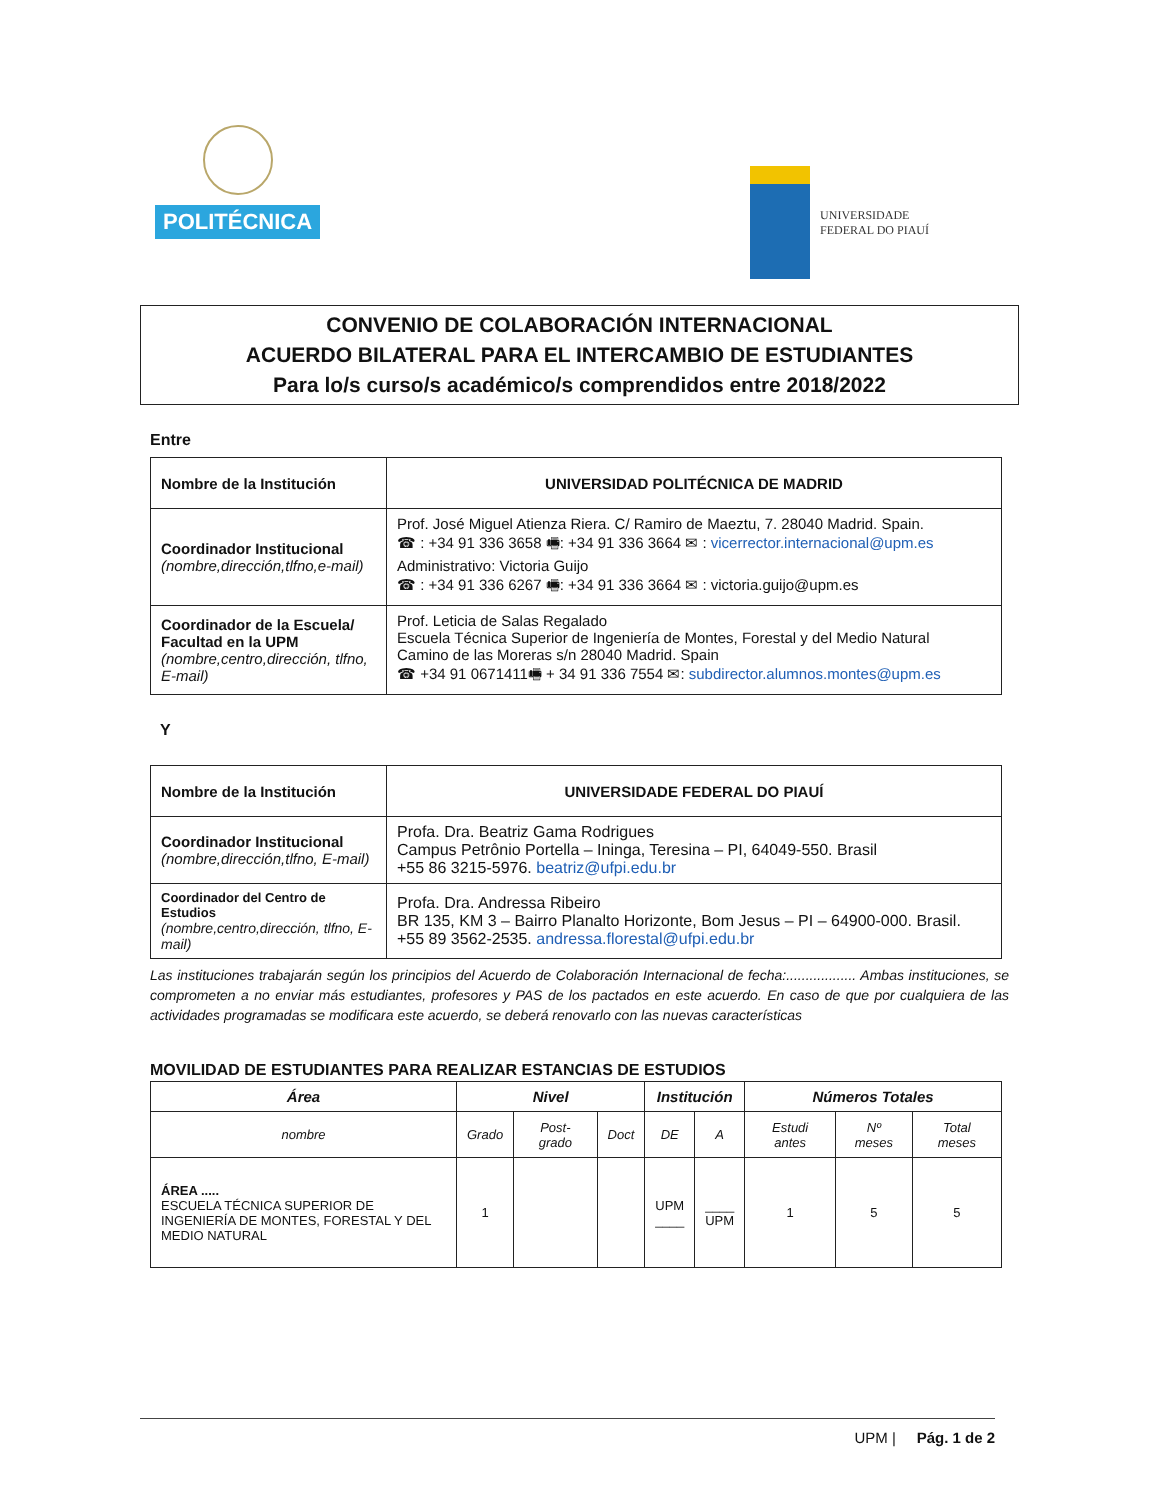POLITÉCNICA
UNIVERSIDADE
FEDERAL DO PIAUÍ
CONVENIO DE COLABORACIÓN INTERNACIONAL
ACUERDO BILATERAL PARA EL INTERCAMBIO DE ESTUDIANTES
Para lo/s curso/s académico/s comprendidos entre 2018/2022
Entre
| Nombre de la Institución | UNIVERSIDAD POLITÉCNICA DE MADRID |
| Coordinador Institucional (nombre,dirección,tlfno,e-mail) | Prof. José Miguel Atienza Riera. C/ Ramiro de Maeztu, 7. 28040 Madrid. Spain. ☎ : +34 91 336 3658 🖷: +34 91 336 3664 ✉ : vicerrector.internacional@upm.es Administrativo: Victoria Guijo ☎ : +34 91 336 6267 🖷: +34 91 336 3664 ✉ : victoria.guijo@upm.es |
| Coordinador de la Escuela/ Facultad en la UPM (nombre,centro,dirección, tlfno, E-mail) | Prof. Leticia de Salas Regalado Escuela Técnica Superior de Ingeniería de Montes, Forestal y del Medio Natural Camino de las Moreras s/n 28040 Madrid. Spain ☎ +34 91 0671411🖷 + 34 91 336 7554 ✉: subdirector.alumnos.montes@upm.es |
Y
| Nombre de la Institución | UNIVERSIDADE FEDERAL DO PIAUÍ |
| Coordinador Institucional (nombre,dirección,tlfno, E-mail) | Profa. Dra. Beatriz Gama Rodrigues Campus Petrônio Portella – Ininga, Teresina – PI, 64049-550. Brasil +55 86 3215-5976. beatriz@ufpi.edu.br |
| Coordinador del Centro de Estudios (nombre,centro,dirección, tlfno, E-mail) | Profa. Dra. Andressa Ribeiro BR 135, KM 3 – Bairro Planalto Horizonte, Bom Jesus – PI – 64900-000. Brasil. +55 89 3562-2535. andressa.florestal@ufpi.edu.br |
Las instituciones trabajarán según los principios del Acuerdo de Colaboración Internacional de fecha:.................. Ambas instituciones, se comprometen a no enviar más estudiantes, profesores y PAS de los pactados en este acuerdo. En caso de que por cualquiera de las actividades programadas se modificara este acuerdo, se deberá renovarlo con las nuevas características
MOVILIDAD DE ESTUDIANTES PARA REALIZAR ESTANCIAS DE ESTUDIOS
| Área | Nivel | | | Institución | | Números Totales | | |
| --- | --- | --- | --- | --- | --- | --- | --- | --- |
| nombre | Grado | Post-grado | Doct | DE | A | Estudi antes | Nº meses | Total meses |
| ÁREA ..... ESCUELA TÉCNICA SUPERIOR DE INGENIERÍA DE MONTES, FORESTAL Y DEL MEDIO NATURAL | 1 | | | UPM ____ | ____ UPM | 1 | 5 | 5 |
UPM | Pág. 1 de 2